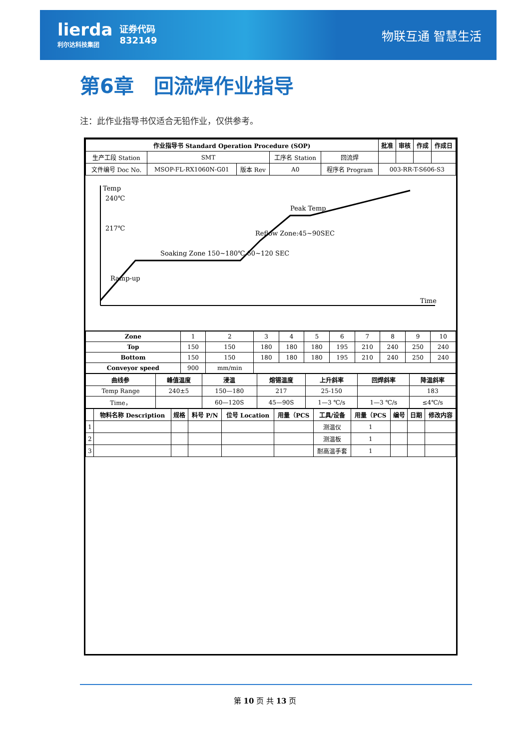lierda
利尔达科技集团
证券代码
832149
物联互通 智慧生活
第6章　回流焊作业指导
注：此作业指导书仅适合无铅作业，仅供参考。
| 作业指导书 Standard Operation Procedure (SOP) | | | | | | 批准 | 审核 | 作成 | 作成日 |
| --- | --- | --- | --- | --- | --- | --- | --- | --- | --- |
| 生产工段 Station | SMT | | 工序名 Station | 回流焊 | | | | | |
| 文件编号 Doc No. | MSOP-FL-RX1060N-G01 | 版本 Rev | A0 | 程序名 Program | 003-RR-T-S606-S3 | | | | |
Temp
Time
240℃
217℃
Ramp-up
Soaking Zone 150~180℃ 60~120 SEC
Reflow Zone:45~90SEC
Peak Temp
| Zone | 1 | 2 | 3 | 4 | 5 | 6 | 7 | 8 | 9 | 10 |
| Top | 150 | 150 | 180 | 180 | 180 | 195 | 210 | 240 | 250 | 240 |
| Bottom | 150 | 150 | 180 | 180 | 180 | 195 | 210 | 240 | 250 | 240 |
| Conveyor speed | 900 | mm/min | | | | | | | | |
| 曲线参 | 峰值温度 | 浸温 | 熔锡温度 | 上升斜率 | 回焊斜率 | 降温斜率 |
| --- | --- | --- | --- | --- | --- | --- |
| Temp Range | 240±5 | 150—180 | 217 | 25-150 | | 183 |
| Time， | | 60—120S | 45—90S | 1—3 ℃/s | 1—3 ℃/s | ≤4℃/s |
| | 物料名称 Description | 规格 | 料号 P/N | 位号 Location | 用量（PCS | 工具/设备 | 用量（PCS | 编号 | 日期 | 修改内容 |
| --- | --- | --- | --- | --- | --- | --- | --- | --- | --- | --- |
| 1 | | | | | | 测温仪 | 1 | | | |
| 2 | | | | | | 测温板 | 1 | | | |
| 3 | | | | | | 耐高温手套 | 1 | | | |
第 10 页 共 13 页